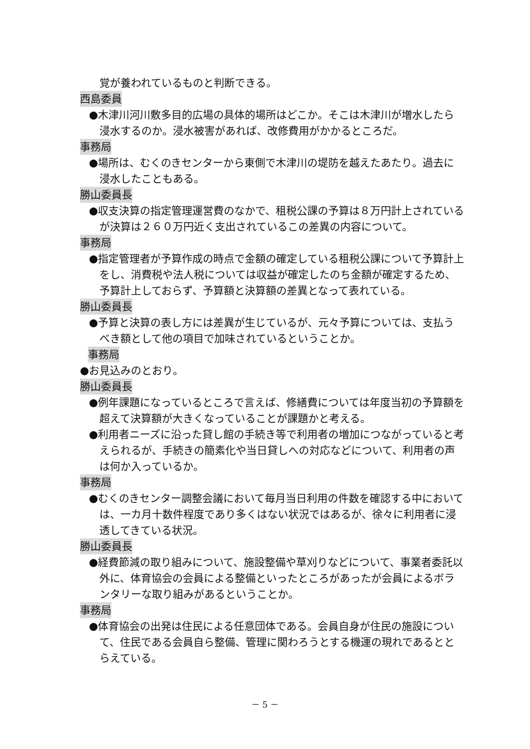覚が養われているものと判断できる。
西島委員
●木津川河川敷多目的広場の具体的場所はどこか。そこは木津川が増水したら浸水するのか。浸水被害があれば、改修費用がかかるところだ。
事務局
●場所は、むくのきセンターから東側で木津川の堤防を越えたあたり。過去に浸水したこともある。
勝山委員長
●収支決算の指定管理運営費のなかで、租税公課の予算は８万円計上されているが決算は２６０万円近く支出されているこの差異の内容について。
事務局
●指定管理者が予算作成の時点で金額の確定している租税公課について予算計上をし、消費税や法人税については収益が確定したのち金額が確定するため、予算計上しておらず、予算額と決算額の差異となって表れている。
勝山委員長
●予算と決算の表し方には差異が生じているが、元々予算については、支払うべき額として他の項目で加味されているということか。
事務局
●お見込みのとおり。
勝山委員長
●例年課題になっているところで言えば、修繕費については年度当初の予算額を超えて決算額が大きくなっていることが課題かと考える。
●利用者ニーズに沿った貸し館の手続き等で利用者の増加につながっていると考えられるが、手続きの簡素化や当日貸しへの対応などについて、利用者の声は何か入っているか。
事務局
●むくのきセンター調整会議において毎月当日利用の件数を確認する中においては、一カ月十数件程度であり多くはない状況ではあるが、徐々に利用者に浸透してきている状況。
勝山委員長
●経費節減の取り組みについて、施設整備や草刈りなどについて、事業者委託以外に、体育協会の会員による整備といったところがあったが会員によるボランタリーな取り組みがあるということか。
事務局
●体育協会の出発は住民による任意団体である。会員自身が住民の施設について、住民である会員自ら整備、管理に関わろうとする機運の現れであるととらえている。
－ 5 －